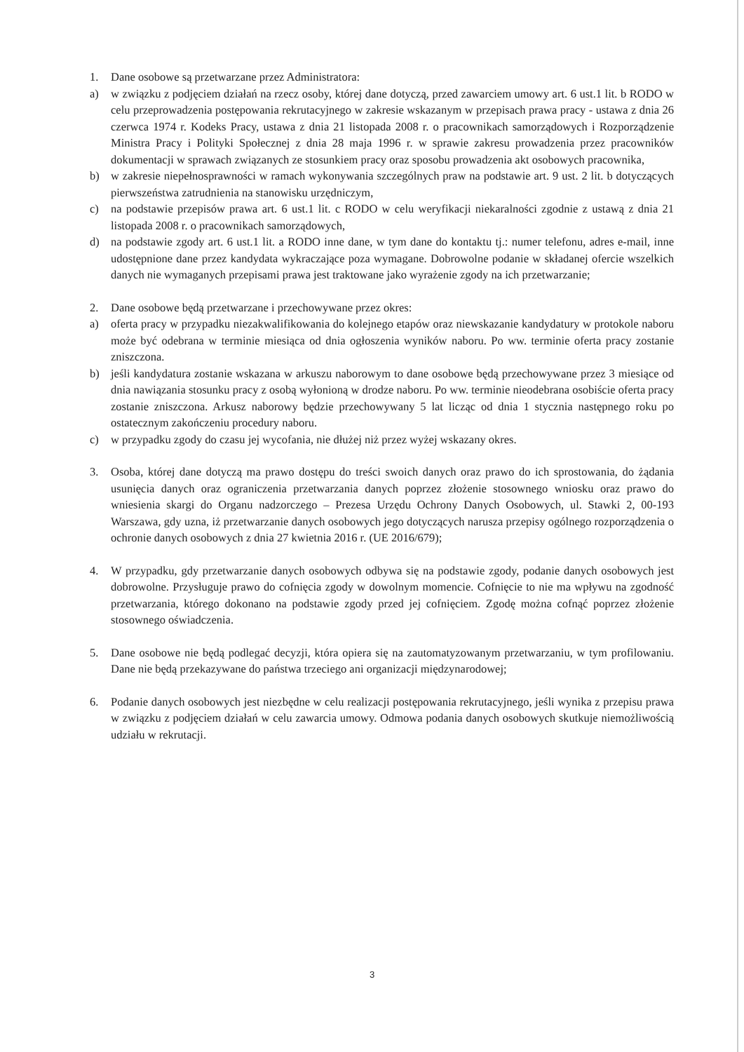1. Dane osobowe są przetwarzane przez Administratora:
a) w związku z podjęciem działań na rzecz osoby, której dane dotyczą, przed zawarciem umowy art. 6 ust.1 lit. b RODO w celu przeprowadzenia postępowania rekrutacyjnego w zakresie wskazanym w przepisach prawa pracy - ustawa z dnia 26 czerwca 1974 r. Kodeks Pracy, ustawa z dnia 21 listopada 2008 r. o pracownikach samorządowych i Rozporządzenie Ministra Pracy i Polityki Społecznej z dnia 28 maja 1996 r. w sprawie zakresu prowadzenia przez pracowników dokumentacji w sprawach związanych ze stosunkiem pracy oraz sposobu prowadzenia akt osobowych pracownika,
b) w zakresie niepełnosprawności w ramach wykonywania szczególnych praw na podstawie art. 9 ust. 2 lit. b dotyczących pierwszeństwa zatrudnienia na stanowisku urzędniczym,
c) na podstawie przepisów prawa art. 6 ust.1 lit. c RODO w celu weryfikacji niekaralności zgodnie z ustawą z dnia 21 listopada 2008 r. o pracownikach samorządowych,
d) na podstawie zgody art. 6 ust.1 lit. a RODO inne dane, w tym dane do kontaktu tj.: numer telefonu, adres e-mail, inne udostępnione dane przez kandydata wykraczające poza wymagane. Dobrowolne podanie w składanej ofercie wszelkich danych nie wymaganych przepisami prawa jest traktowane jako wyrażenie zgody na ich przetwarzanie;
2. Dane osobowe będą przetwarzane i przechowywane przez okres:
a) oferta pracy w przypadku niezakwalifikowania do kolejnego etapów oraz niewskazanie kandydatury w protokole naboru może być odebrana w terminie miesiąca od dnia ogłoszenia wyników naboru. Po ww. terminie oferta pracy zostanie zniszczona.
b) jeśli kandydatura zostanie wskazana w arkuszu naborowym to dane osobowe będą przechowywane przez 3 miesiące od dnia nawiązania stosunku pracy z osobą wyłonioną w drodze naboru. Po ww. terminie nieodebrana osobiście oferta pracy zostanie zniszczona. Arkusz naborowy będzie przechowywany 5 lat licząc od dnia 1 stycznia następnego roku po ostatecznym zakończeniu procedury naboru.
c) w przypadku zgody do czasu jej wycofania, nie dłużej niż przez wyżej wskazany okres.
3. Osoba, której dane dotyczą ma prawo dostępu do treści swoich danych oraz prawo do ich sprostowania, do żądania usunięcia danych oraz ograniczenia przetwarzania danych poprzez złożenie stosownego wniosku oraz prawo do wniesienia skargi do Organu nadzorczego – Prezesa Urzędu Ochrony Danych Osobowych, ul. Stawki 2, 00-193 Warszawa, gdy uzna, iż przetwarzanie danych osobowych jego dotyczących narusza przepisy ogólnego rozporządzenia o ochronie danych osobowych z dnia 27 kwietnia 2016 r. (UE 2016/679);
4. W przypadku, gdy przetwarzanie danych osobowych odbywa się na podstawie zgody, podanie danych osobowych jest dobrowolne. Przysługuje prawo do cofnięcia zgody w dowolnym momencie. Cofnięcie to nie ma wpływu na zgodność przetwarzania, którego dokonano na podstawie zgody przed jej cofnięciem. Zgodę można cofnąć poprzez złożenie stosownego oświadczenia.
5. Dane osobowe nie będą podlegać decyzji, która opiera się na zautomatyzowanym przetwarzaniu, w tym profilowaniu. Dane nie będą przekazywane do państwa trzeciego ani organizacji międzynarodowej;
6. Podanie danych osobowych jest niezbędne w celu realizacji postępowania rekrutacyjnego, jeśli wynika z przepisu prawa w związku z podjęciem działań w celu zawarcia umowy. Odmowa podania danych osobowych skutkuje niemożliwością udziału w rekrutacji.
3